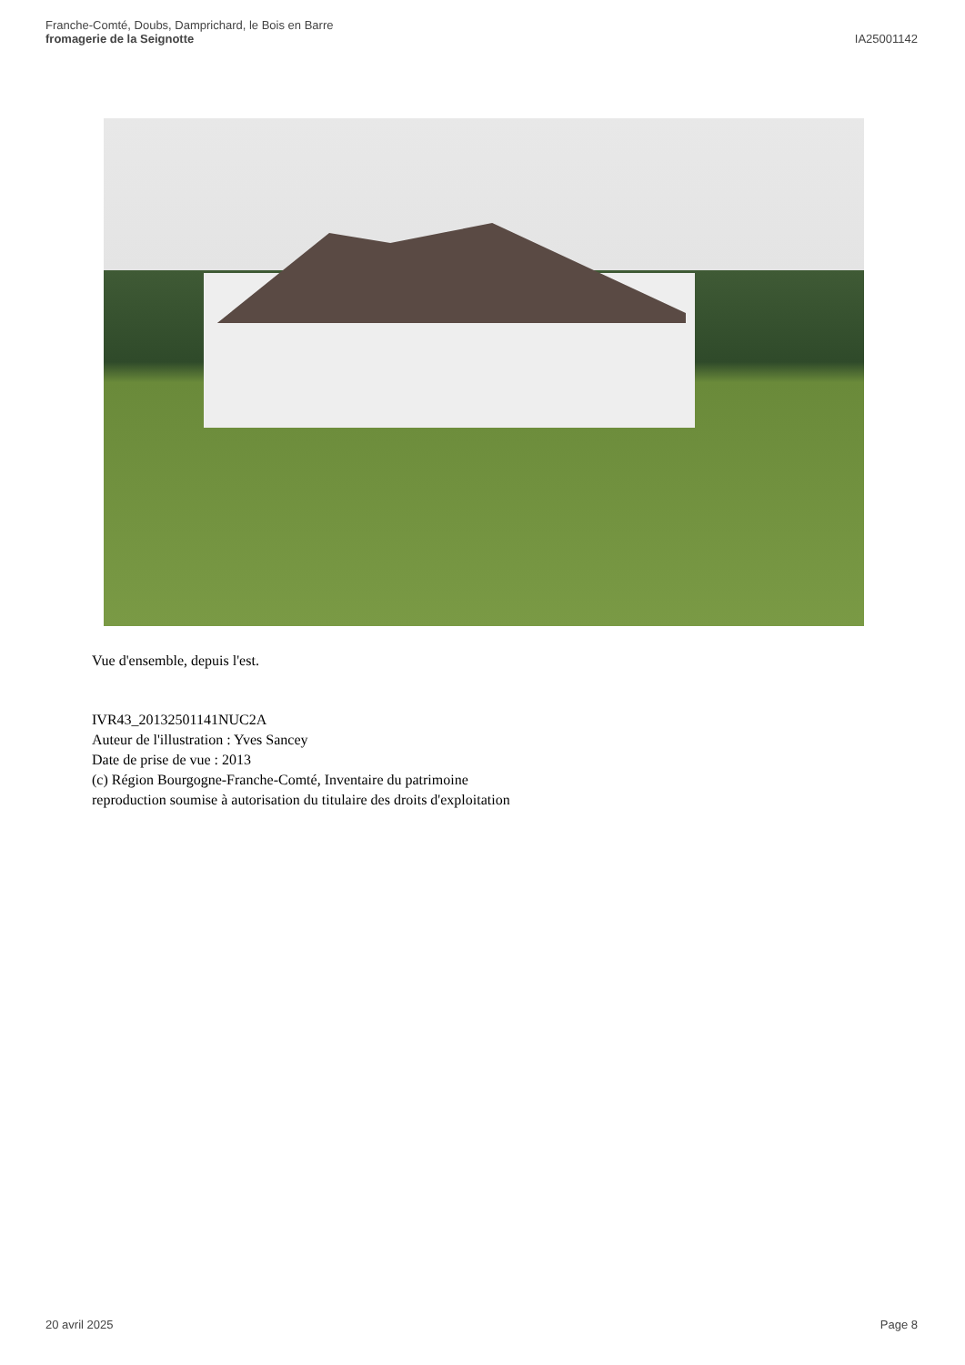Franche-Comté, Doubs, Damprichard, le Bois en Barre
fromagerie de la Seignotte
IA25001142
Vue d'ensemble, depuis l'est.
IVR43_20132501141NUC2A
Auteur de l'illustration : Yves Sancey
Date de prise de vue : 2013
(c) Région Bourgogne-Franche-Comté, Inventaire du patrimoine
reproduction soumise à autorisation du titulaire des droits d'exploitation
20 avril 2025 Page 8